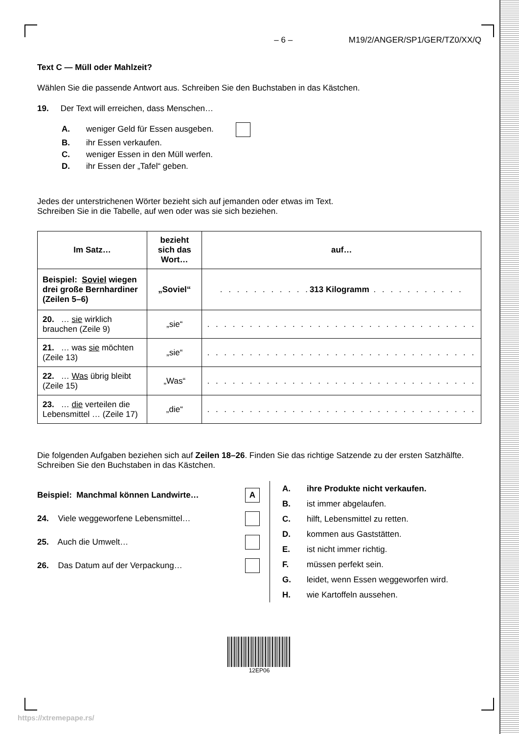– 6 – M19/2/ANGER/SP1/GER/TZ0/XX/Q
Text C — Müll oder Mahlzeit?
Wählen Sie die passende Antwort aus. Schreiben Sie den Buchstaben in das Kästchen.
19. Der Text will erreichen, dass Menschen…
A. weniger Geld für Essen ausgeben.
B. ihr Essen verkaufen.
C. weniger Essen in den Müll werfen.
D. ihr Essen der „Tafel“ geben.
Jedes der unterstrichenen Wörter bezieht sich auf jemanden oder etwas im Text.
Schreiben Sie in die Tabelle, auf wen oder was sie sich beziehen.
| Im Satz… | bezieht sich das Wort… | auf… |
| --- | --- | --- |
| Beispiel: Soviel wiegen drei große Bernhardiner (Zeilen 5–6) | „Soviel“ | . . . . . . . . . . . 313 Kilogramm . . . . . . . . . . . |
| 20. … sie wirklich brauchen (Zeile 9) | „sie“ | . . . . . . . . . . . . . . . . . . . . . . . . . . . . . . . . |
| 21. … was sie möchten (Zeile 13) | „sie“ | . . . . . . . . . . . . . . . . . . . . . . . . . . . . . . . . |
| 22. … Was übrig bleibt (Zeile 15) | „Was“ | . . . . . . . . . . . . . . . . . . . . . . . . . . . . . . . . |
| 23. … die verteilen die Lebensmittel … (Zeile 17) | „die“ | . . . . . . . . . . . . . . . . . . . . . . . . . . . . . . . . |
Die folgenden Aufgaben beziehen sich auf Zeilen 18–26. Finden Sie das richtige Satzende zu der ersten Satzhälfte. Schreiben Sie den Buchstaben in das Kästchen.
Beispiel: Manchmal können Landwirte… A
24. Viele weggeworfene Lebensmittel…
25. Auch die Umwelt…
26. Das Datum auf der Verpackung…
A. ihre Produkte nicht verkaufen.
B. ist immer abgelaufen.
C. hilft, Lebensmittel zu retten.
D. kommen aus Gaststätten.
E. ist nicht immer richtig.
F. müssen perfekt sein.
G. leidet, wenn Essen weggeworfen wird.
H. wie Kartoffeln aussehen.
12EP06
https://xtremepape.rs/